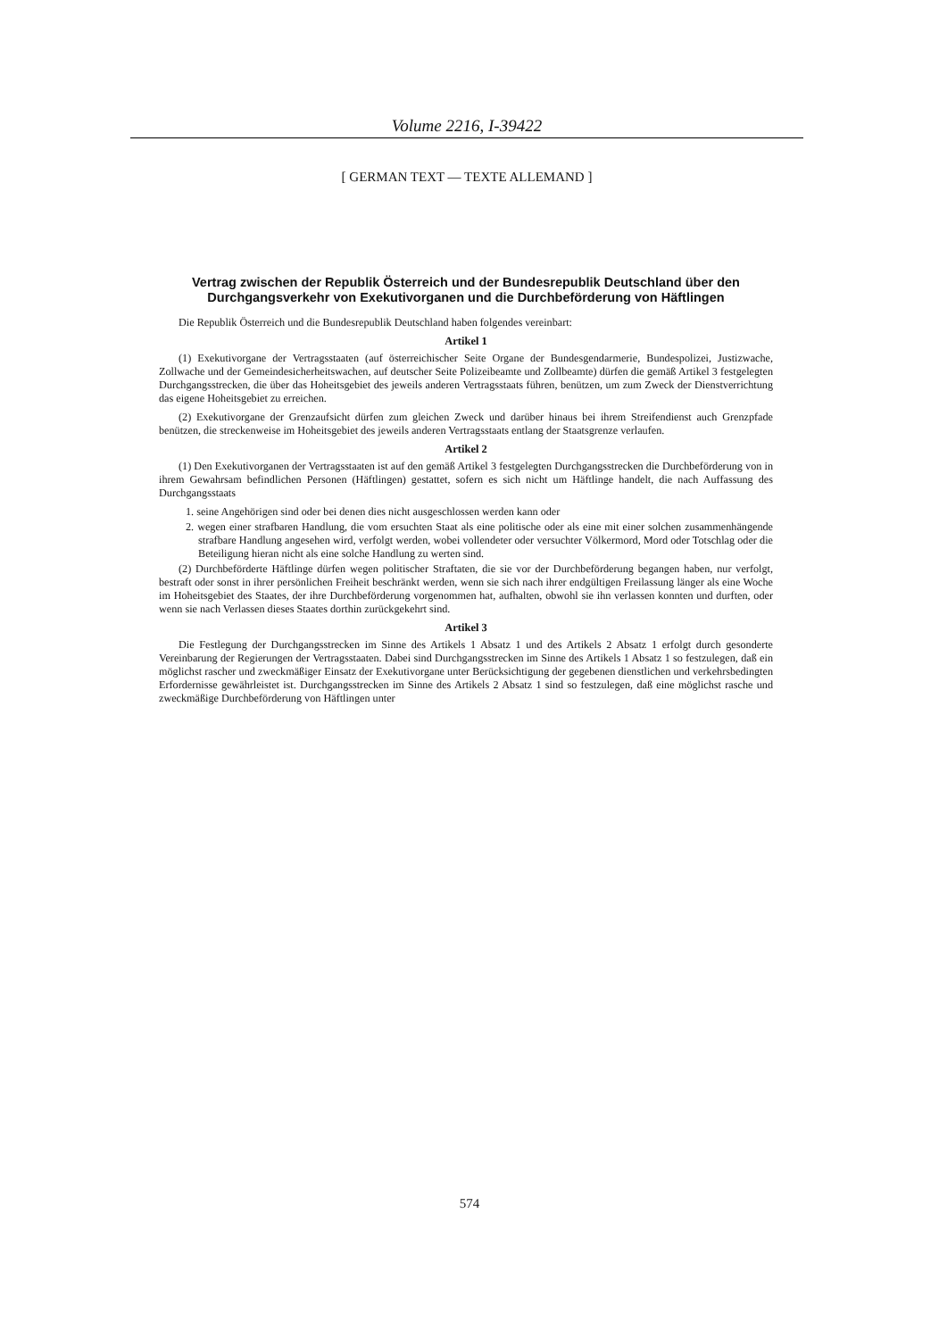Volume 2216, I-39422
[ GERMAN TEXT — TEXTE ALLEMAND ]
Vertrag zwischen der Republik Österreich und der Bundesrepublik Deutschland über den Durchgangsverkehr von Exekutivorganen und die Durchbeförderung von Häftlingen
Die Republik Österreich und die Bundesrepublik Deutschland haben folgendes vereinbart:
Artikel 1
(1) Exekutivorgane der Vertragsstaaten (auf österreichischer Seite Organe der Bundesgendarmerie, Bundespolizei, Justizwache, Zollwache und der Gemeindesicherheitswachen, auf deutscher Seite Polizeibeamte und Zollbeamte) dürfen die gemäß Artikel 3 festgelegten Durchgangsstrecken, die über das Hoheitsgebiet des jeweils anderen Vertragsstaats führen, benützen, um zum Zweck der Dienstverrichtung das eigene Hoheitsgebiet zu erreichen.
(2) Exekutivorgane der Grenzaufsicht dürfen zum gleichen Zweck und darüber hinaus bei ihrem Streifendienst auch Grenzpfade benützen, die streckenweise im Hoheitsgebiet des jeweils anderen Vertragsstaats entlang der Staatsgrenze verlaufen.
Artikel 2
(1) Den Exekutivorganen der Vertragsstaaten ist auf den gemäß Artikel 3 festgelegten Durchgangsstrecken die Durchbeförderung von in ihrem Gewahrsam befindlichen Personen (Häftlingen) gestattet, sofern es sich nicht um Häftlinge handelt, die nach Auffassung des Durchgangsstaats
1. seine Angehörigen sind oder bei denen dies nicht ausgeschlossen werden kann oder
2. wegen einer strafbaren Handlung, die vom ersuchten Staat als eine politische oder als eine mit einer solchen zusammenhängende strafbare Handlung angesehen wird, verfolgt werden, wobei vollendeter oder versuchter Völkermord, Mord oder Totschlag oder die Beteiligung hieran nicht als eine solche Handlung zu werten sind.
(2) Durchbeförderte Häftlinge dürfen wegen politischer Straftaten, die sie vor der Durchbeförderung begangen haben, nur verfolgt, bestraft oder sonst in ihrer persönlichen Freiheit beschränkt werden, wenn sie sich nach ihrer endgültigen Freilassung länger als eine Woche im Hoheitsgebiet des Staates, der ihre Durchbeförderung vorgenommen hat, aufhalten, obwohl sie ihn verlassen konnten und durften, oder wenn sie nach Verlassen dieses Staates dorthin zurückgekehrt sind.
Artikel 3
Die Festlegung der Durchgangsstrecken im Sinne des Artikels 1 Absatz 1 und des Artikels 2 Absatz 1 erfolgt durch gesonderte Vereinbarung der Regierungen der Vertragsstaaten. Dabei sind Durchgangsstrecken im Sinne des Artikels 1 Absatz 1 so festzulegen, daß ein möglichst rascher und zweckmäßiger Einsatz der Exekutivorgane unter Berücksichtigung der gegebenen dienstlichen und verkehrsbedingten Erfordernisse gewährleistet ist. Durchgangsstrecken im Sinne des Artikels 2 Absatz 1 sind so festzulegen, daß eine möglichst rasche und zweckmäßige Durchbeförderung von Häftlingen unter
574